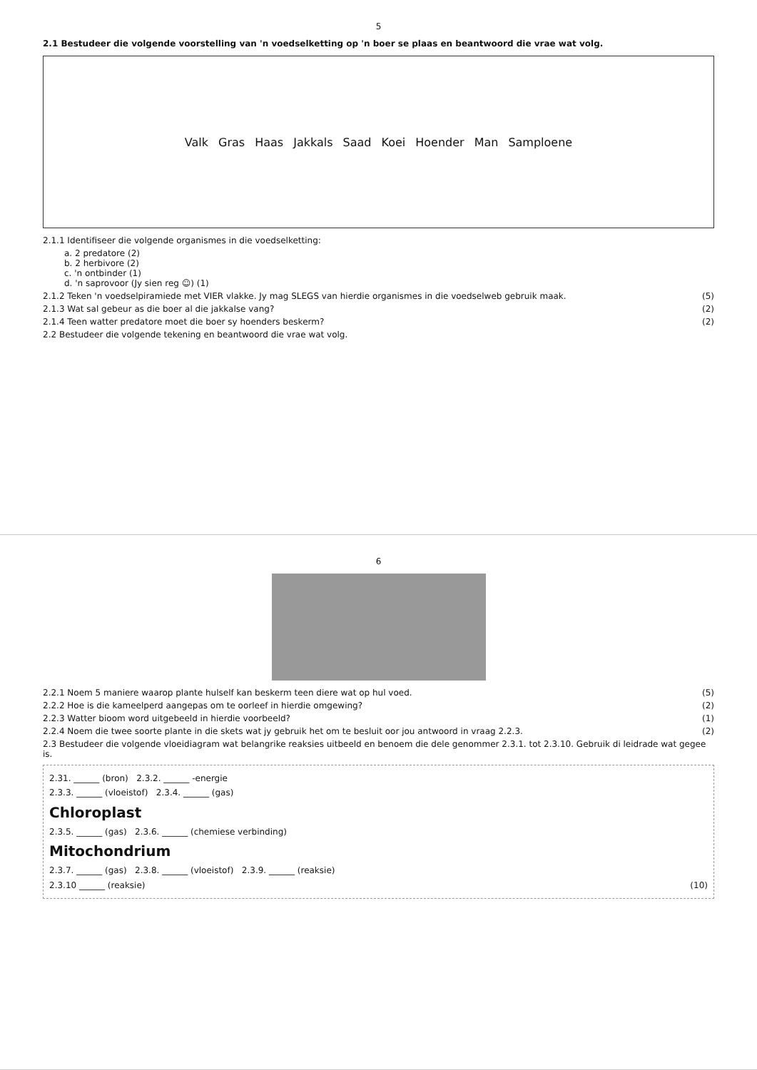5
2.1 Bestudeer die volgende voorstelling van 'n voedselketting op 'n boer se plaas en beantwoord die vrae wat volg.
Valk Gras Haas Jakkals Saad Koei Hoender Man Samploene
2.1.1 Identifiseer die volgende organismes in die voedselketting:
a. 2 predatore (2)
b. 2 herbivore (2)
c. 'n ontbinder (1)
d. 'n saprovoor (Jy sien reg ☺) (1)
2.1.2 Teken 'n voedselpiramiede met VIER vlakke. Jy mag SLEGS van hierdie organismes in die voedselweb gebruik maak. (5)
2.1.3 Wat sal gebeur as die boer al die jakkalse vang? (2)
2.1.4 Teen watter predatore moet die boer sy hoenders beskerm? (2)
2.2 Bestudeer die volgende tekening en beantwoord die vrae wat volg.
6
2.2.1 Noem 5 maniere waarop plante hulself kan beskerm teen diere wat op hul voed. (5)
2.2.2 Hoe is die kameelperd aangepas om te oorleef in hierdie omgewing? (2)
2.2.3 Watter bioom word uitgebeeld in hierdie voorbeeld? (1)
2.2.4 Noem die twee soorte plante in die skets wat jy gebruik het om te besluit oor jou antwoord in vraag 2.2.3. (2)
2.3 Bestudeer die volgende vloeidiagram wat belangrike reaksies uitbeeld en benoem die dele genommer 2.3.1. tot 2.3.10. Gebruik di leidrade wat gegee is.
2.31. ______ (bron) 2.3.2. ______ -energie
2.3.3. ______ (vloeistof) 2.3.4. ______ (gas)
Chloroplast
2.3.5. ______ (gas) 2.3.6. ______ (chemiese verbinding)
Mitochondrium
2.3.7. ______ (gas) 2.3.8. ______ (vloeistof) 2.3.9. ______ (reaksie)
2.3.10 ______ (reaksie) (10)